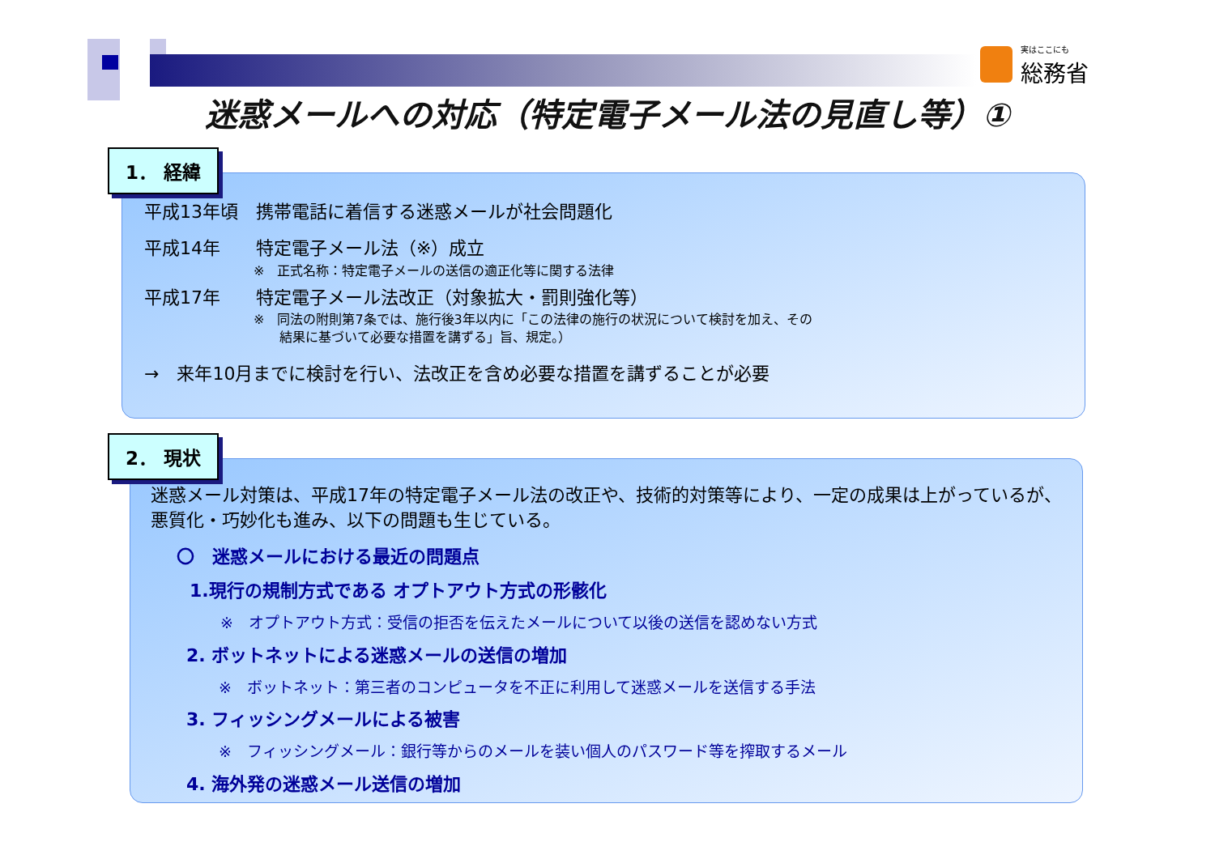実はここにも
総務省
迷惑メールへの対応（特定電子メール法の見直し等）①
1． 経緯
平成13年頃　携帯電話に着信する迷惑メールが社会問題化
平成14年　　特定電子メール法（※）成立
※　正式名称：特定電子メールの送信の適正化等に関する法律
平成17年　　特定電子メール法改正（対象拡大・罰則強化等）
※　同法の附則第7条では、施行後3年以内に「この法律の施行の状況について検討を加え、その
　　結果に基づいて必要な措置を講ずる」旨、規定。）
→　来年10月までに検討を行い、法改正を含め必要な措置を講ずることが必要
2． 現状
迷惑メール対策は、平成17年の特定電子メール法の改正や、技術的対策等により、一定の成果は上がっているが、悪質化・巧妙化も進み、以下の問題も生じている。
〇　迷惑メールにおける最近の問題点
1.現行の規制方式である オプトアウト方式の形骸化
※　オプトアウト方式：受信の拒否を伝えたメールについて以後の送信を認めない方式
2. ボットネットによる迷惑メールの送信の増加
※　ボットネット：第三者のコンピュータを不正に利用して迷惑メールを送信する手法
3. フィッシングメールによる被害
※　フィッシングメール：銀行等からのメールを装い個人のパスワード等を搾取するメール
4. 海外発の迷惑メール送信の増加